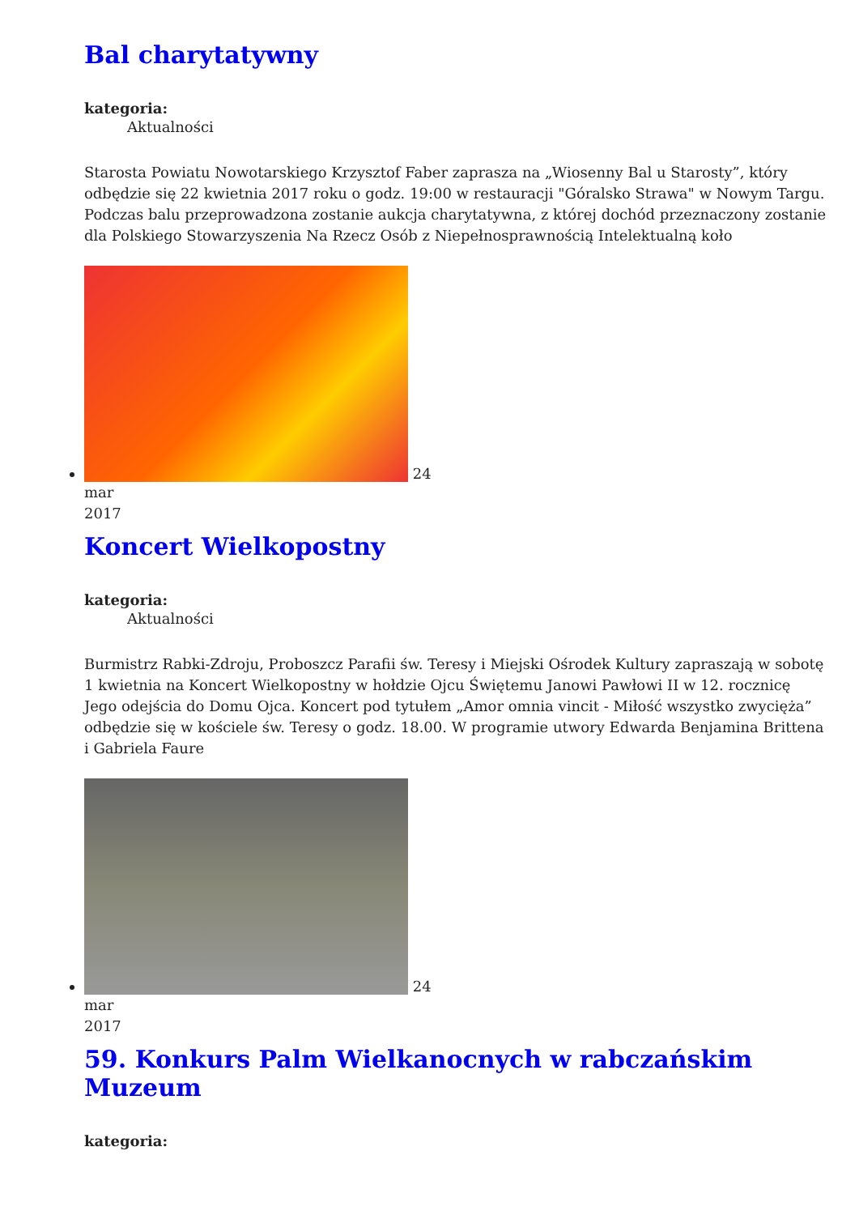Bal charytatywny
kategoria:
Aktualności
Starosta Powiatu Nowotarskiego Krzysztof Faber zaprasza na „Wiosenny Bal u Starosty”, który odbędzie się 22 kwietnia 2017 roku o godz. 19:00 w restauracji "Góralsko Strawa" w Nowym Targu. Podczas balu przeprowadzona zostanie aukcja charytatywna, z której dochód przeznaczony zostanie dla Polskiego Stowarzyszenia Na Rzecz Osób z Niepełnosprawnością Intelektualną koło
24
mar
2017
Koncert Wielkopostny
kategoria:
Aktualności
Burmistrz Rabki-Zdroju, Proboszcz Parafii św. Teresy i Miejski Ośrodek Kultury zapraszają w sobotę 1 kwietnia na Koncert Wielkopostny w hołdzie Ojcu Świętemu Janowi Pawłowi II w 12. rocznicę Jego odejścia do Domu Ojca. Koncert pod tytułem „Amor omnia vincit - Miłość wszystko zwycięża” odbędzie się w kościele św. Teresy o godz. 18.00. W programie utwory Edwarda Benjamina Brittena i Gabriela Faure
24
mar
2017
59. Konkurs Palm Wielkanocnych w rabczańskim Muzeum
kategoria: